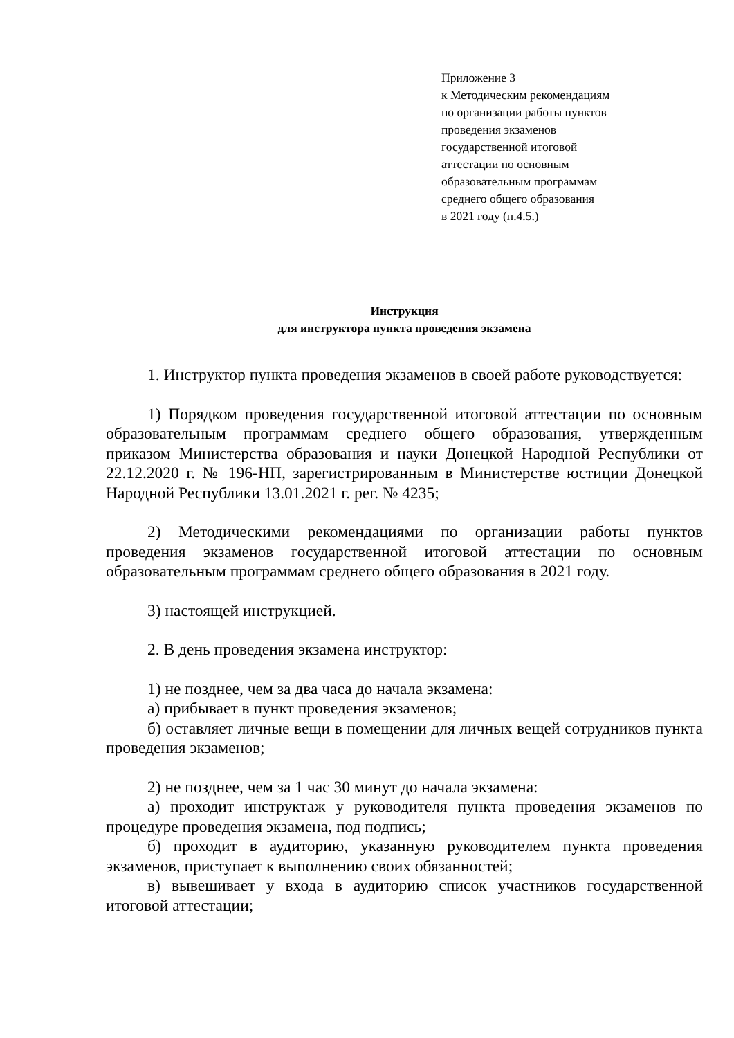Приложение 3
к Методическим рекомендациям
по организации работы пунктов
проведения экзаменов
государственной итоговой
аттестации по основным
образовательным программам
среднего общего образования
в 2021 году (п.4.5.)
Инструкция
для инструктора пункта проведения экзамена
1. Инструктор пункта проведения экзаменов в своей работе руководствуется:
1) Порядком проведения государственной итоговой аттестации по основным образовательным программам среднего общего образования, утвержденным приказом Министерства образования и науки Донецкой Народной Республики от 22.12.2020 г. № 196-НП, зарегистрированным в Министерстве юстиции Донецкой Народной Республики 13.01.2021 г. рег. № 4235;
2) Методическими рекомендациями по организации работы пунктов проведения экзаменов государственной итоговой аттестации по основным образовательным программам среднего общего образования в 2021 году.
3) настоящей инструкцией.
2. В день проведения экзамена инструктор:
1) не позднее, чем за два часа до начала экзамена:
а) прибывает в пункт проведения экзаменов;
б) оставляет личные вещи в помещении для личных вещей сотрудников пункта проведения экзаменов;
2) не позднее, чем за 1 час 30 минут до начала экзамена:
а) проходит инструктаж у руководителя пункта проведения экзаменов по процедуре проведения экзамена, под подпись;
б) проходит в аудиторию, указанную руководителем пункта проведения экзаменов, приступает к выполнению своих обязанностей;
в) вывешивает у входа в аудиторию список участников государственной итоговой аттестации;